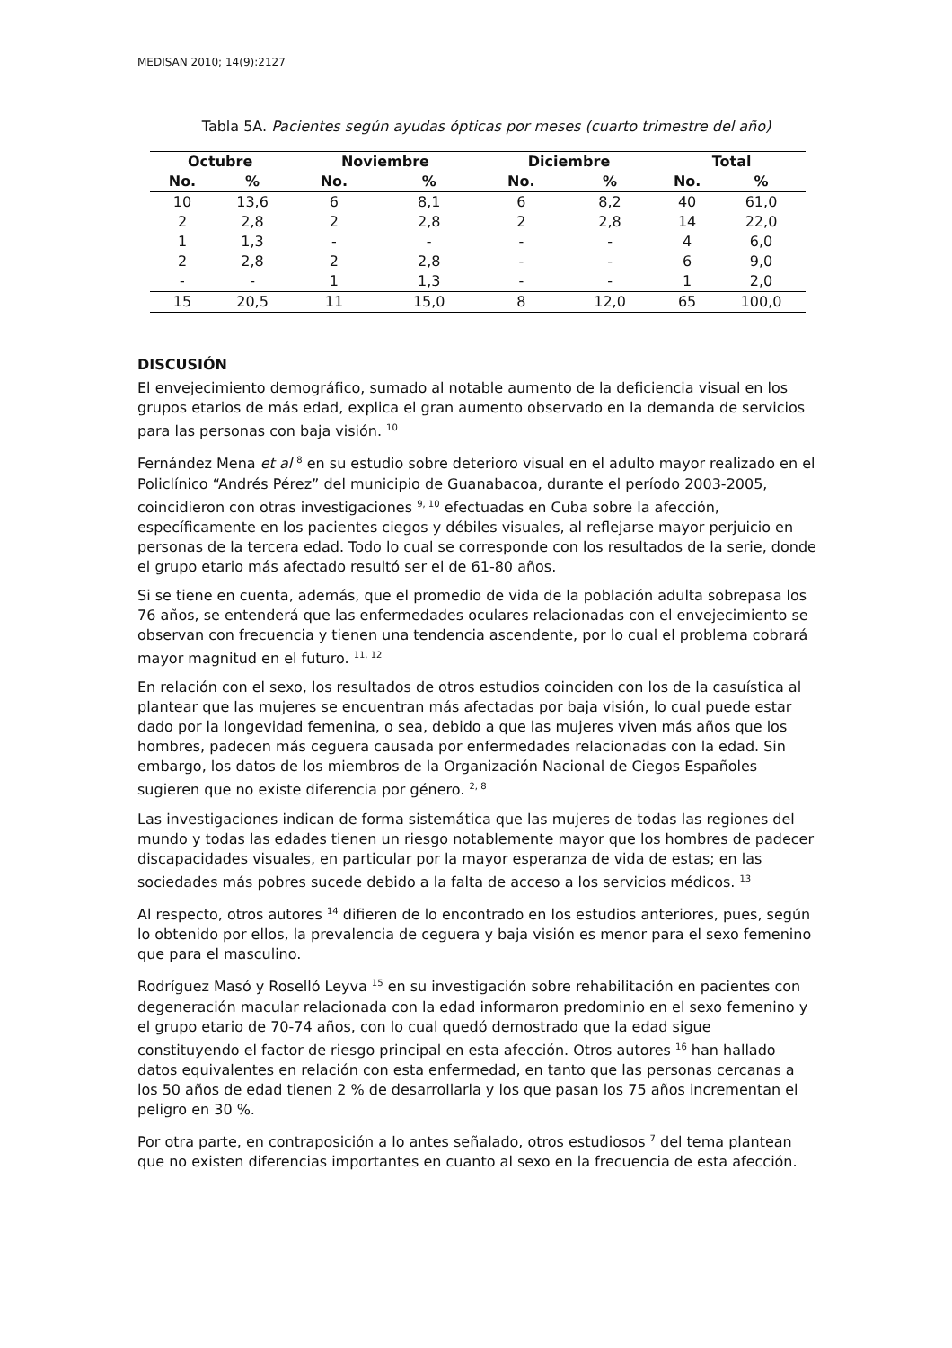MEDISAN 2010; 14(9):2127
Tabla 5A. Pacientes según ayudas ópticas por meses (cuarto trimestre del año)
| Octubre | | Noviembre | | Diciembre | | Total | |
| --- | --- | --- | --- | --- | --- | --- | --- |
| No. | % | No. | % | No. | % | No. | % |
| 10 | 13,6 | 6 | 8,1 | 6 | 8,2 | 40 | 61,0 |
| 2 | 2,8 | 2 | 2,8 | 2 | 2,8 | 14 | 22,0 |
| 1 | 1,3 | - | - | - | - | 4 | 6,0 |
| 2 | 2,8 | 2 | 2,8 | - | - | 6 | 9,0 |
| - | - | 1 | 1,3 | - | - | 1 | 2,0 |
| 15 | 20,5 | 11 | 15,0 | 8 | 12,0 | 65 | 100,0 |
DISCUSIÓN
El envejecimiento demográfico, sumado al notable aumento de la deficiencia visual en los grupos etarios de más edad, explica el gran aumento observado en la demanda de servicios para las personas con baja visión. <sup>10</sup>
Fernández Mena et al <sup>8</sup> en su estudio sobre deterioro visual en el adulto mayor realizado en el Policlínico “Andrés Pérez” del municipio de Guanabacoa, durante el período 2003-2005, coincidieron con otras investigaciones <sup>9, 10</sup> efectuadas en Cuba sobre la afección, específicamente en los pacientes ciegos y débiles visuales, al reflejarse mayor perjuicio en personas de la tercera edad. Todo lo cual se corresponde con los resultados de la serie, donde el grupo etario más afectado resultó ser el de 61-80 años.
Si se tiene en cuenta, además, que el promedio de vida de la población adulta sobrepasa los 76 años, se entenderá que las enfermedades oculares relacionadas con el envejecimiento se observan con frecuencia y tienen una tendencia ascendente, por lo cual el problema cobrará mayor magnitud en el futuro. <sup>11, 12</sup>
En relación con el sexo, los resultados de otros estudios coinciden con los de la casuística al plantear que las mujeres se encuentran más afectadas por baja visión, lo cual puede estar dado por la longevidad femenina, o sea, debido a que las mujeres viven más años que los hombres, padecen más ceguera causada por enfermedades relacionadas con la edad. Sin embargo, los datos de los miembros de la Organización Nacional de Ciegos Españoles sugieren que no existe diferencia por género. <sup>2, 8</sup>
Las investigaciones indican de forma sistemática que las mujeres de todas las regiones del mundo y todas las edades tienen un riesgo notablemente mayor que los hombres de padecer discapacidades visuales, en particular por la mayor esperanza de vida de estas; en las sociedades más pobres sucede debido a la falta de acceso a los servicios médicos. <sup>13</sup>
Al respecto, otros autores <sup>14</sup> difieren de lo encontrado en los estudios anteriores, pues, según lo obtenido por ellos, la prevalencia de ceguera y baja visión es menor para el sexo femenino que para el masculino.
Rodríguez Masó y Roselló Leyva <sup>15</sup> en su investigación sobre rehabilitación en pacientes con degeneración macular relacionada con la edad informaron predominio en el sexo femenino y el grupo etario de 70-74 años, con lo cual quedó demostrado que la edad sigue constituyendo el factor de riesgo principal en esta afección. Otros autores <sup>16</sup> han hallado datos equivalentes en relación con esta enfermedad, en tanto que las personas cercanas a los 50 años de edad tienen 2 % de desarrollarla y los que pasan los 75 años incrementan el peligro en 30 %.
Por otra parte, en contraposición a lo antes señalado, otros estudiosos <sup>7</sup> del tema plantean que no existen diferencias importantes en cuanto al sexo en la frecuencia de esta afección.